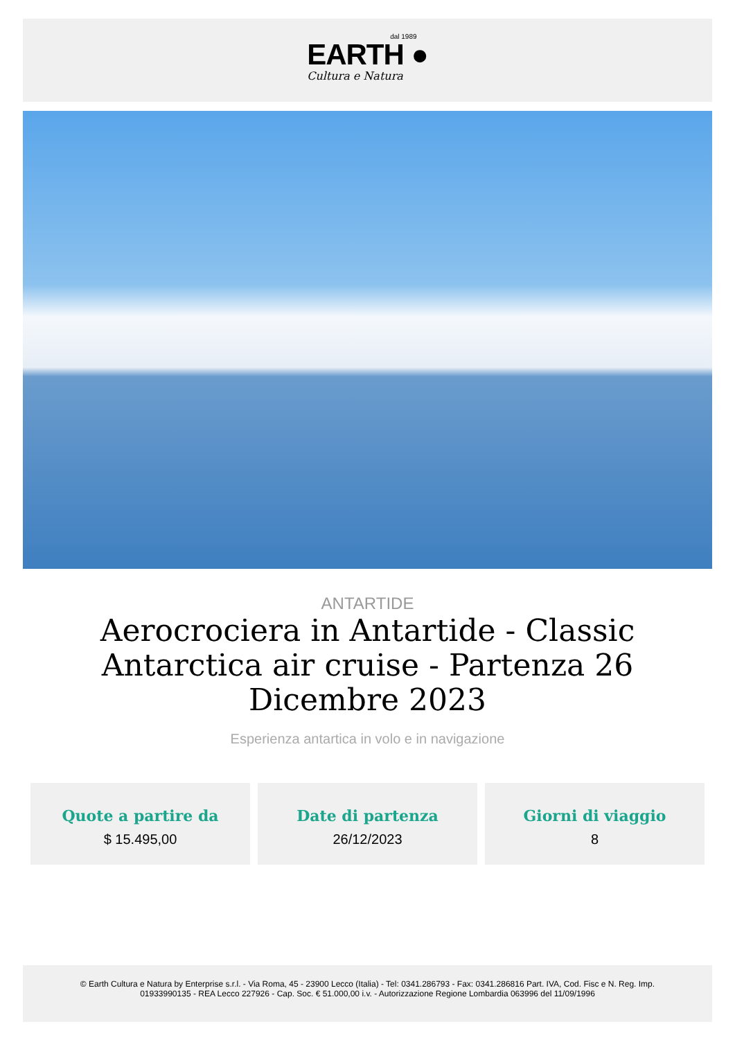dal 1989
EARTH ●
Cultura e Natura
ANTARTIDE
Aerocrociera in Antartide - Classic Antarctica air cruise - Partenza 26 Dicembre 2023
Esperienza antartica in volo e in navigazione
Quote a partire da
$ 15.495,00
Date di partenza
26/12/2023
Giorni di viaggio
8
© Earth Cultura e Natura by Enterprise s.r.l. - Via Roma, 45 - 23900 Lecco (Italia) - Tel: 0341.286793 - Fax: 0341.286816 Part. IVA, Cod. Fisc e N. Reg. Imp.
01933990135 - REA Lecco 227926 - Cap. Soc. € 51.000,00 i.v. - Autorizzazione Regione Lombardia 063996 del 11/09/1996